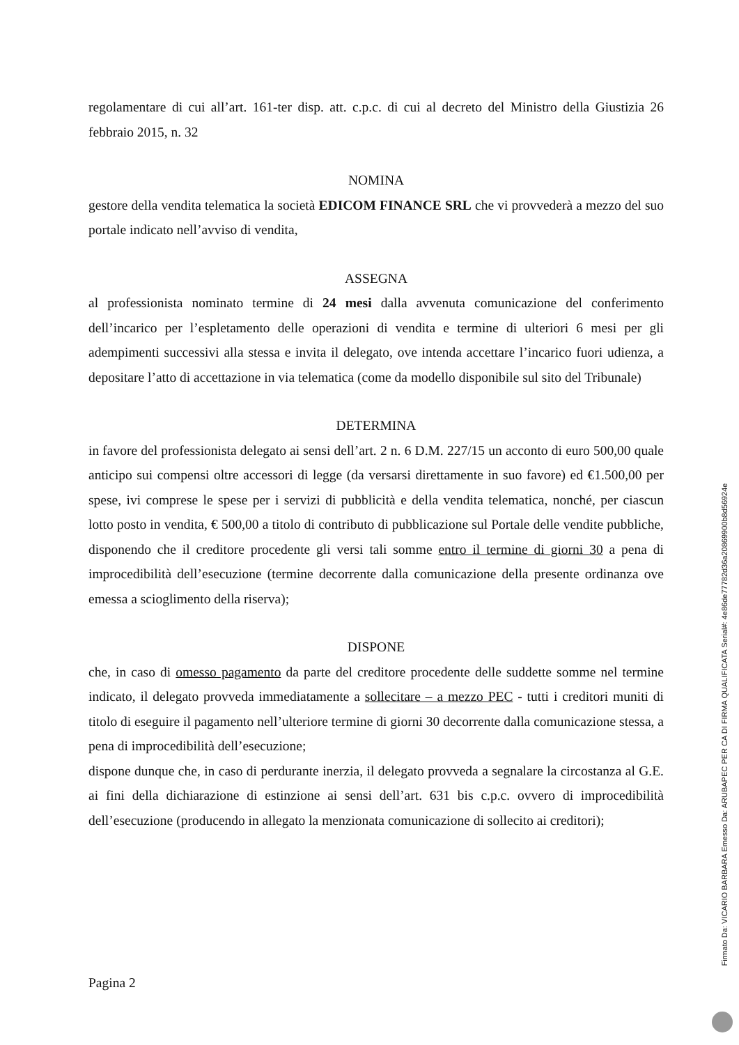regolamentare di cui all’art. 161-ter disp. att. c.p.c. di cui al decreto del Ministro della Giustizia 26 febbraio 2015, n. 32
NOMINA
gestore della vendita telematica la società EDICOM FINANCE SRL che vi provvederà a mezzo del suo portale indicato nell’avviso di vendita,
ASSEGNA
al professionista nominato termine di 24 mesi dalla avvenuta comunicazione del conferimento dell’incarico per l’espletamento delle operazioni di vendita e termine di ulteriori 6 mesi per gli adempimenti successivi alla stessa e invita il delegato, ove intenda accettare l’incarico fuori udienza, a depositare l’atto di accettazione in via telematica (come da modello disponibile sul sito del Tribunale)
DETERMINA
in favore del professionista delegato ai sensi dell’art. 2 n. 6 D.M. 227/15 un acconto di euro 500,00 quale anticipo sui compensi oltre accessori di legge (da versarsi direttamente in suo favore) ed €1.500,00 per spese, ivi comprese le spese per i servizi di pubblicità e della vendita telematica, nonché, per ciascun lotto posto in vendita, € 500,00 a titolo di contributo di pubblicazione sul Portale delle vendite pubbliche, disponendo che il creditore procedente gli versi tali somme entro il termine di giorni 30 a pena di improcedibilità dell’esecuzione (termine decorrente dalla comunicazione della presente ordinanza ove emessa a scioglimento della riserva);
DISPONE
che, in caso di omesso pagamento da parte del creditore procedente delle suddette somme nel termine indicato, il delegato provveda immediatamente a sollecitare – a mezzo PEC - tutti i creditori muniti di titolo di eseguire il pagamento nell’ulteriore termine di giorni 30 decorrente dalla comunicazione stessa, a pena di improcedibilità dell’esecuzione;
dispone dunque che, in caso di perdurante inerzia, il delegato provveda a segnalare la circostanza al G.E. ai fini della dichiarazione di estinzione ai sensi dell’art. 631 bis c.p.c. ovvero di improcedibilità dell’esecuzione (producendo in allegato la menzionata comunicazione di sollecito ai creditori);
Pagina 2
Firmato Da: VICARIO BARBARA Emesso Da: ARUBAPEC PER CA DI FIRMA QUALIFICATA Serial#: 4e86de77782d36a20869900b8d56924e